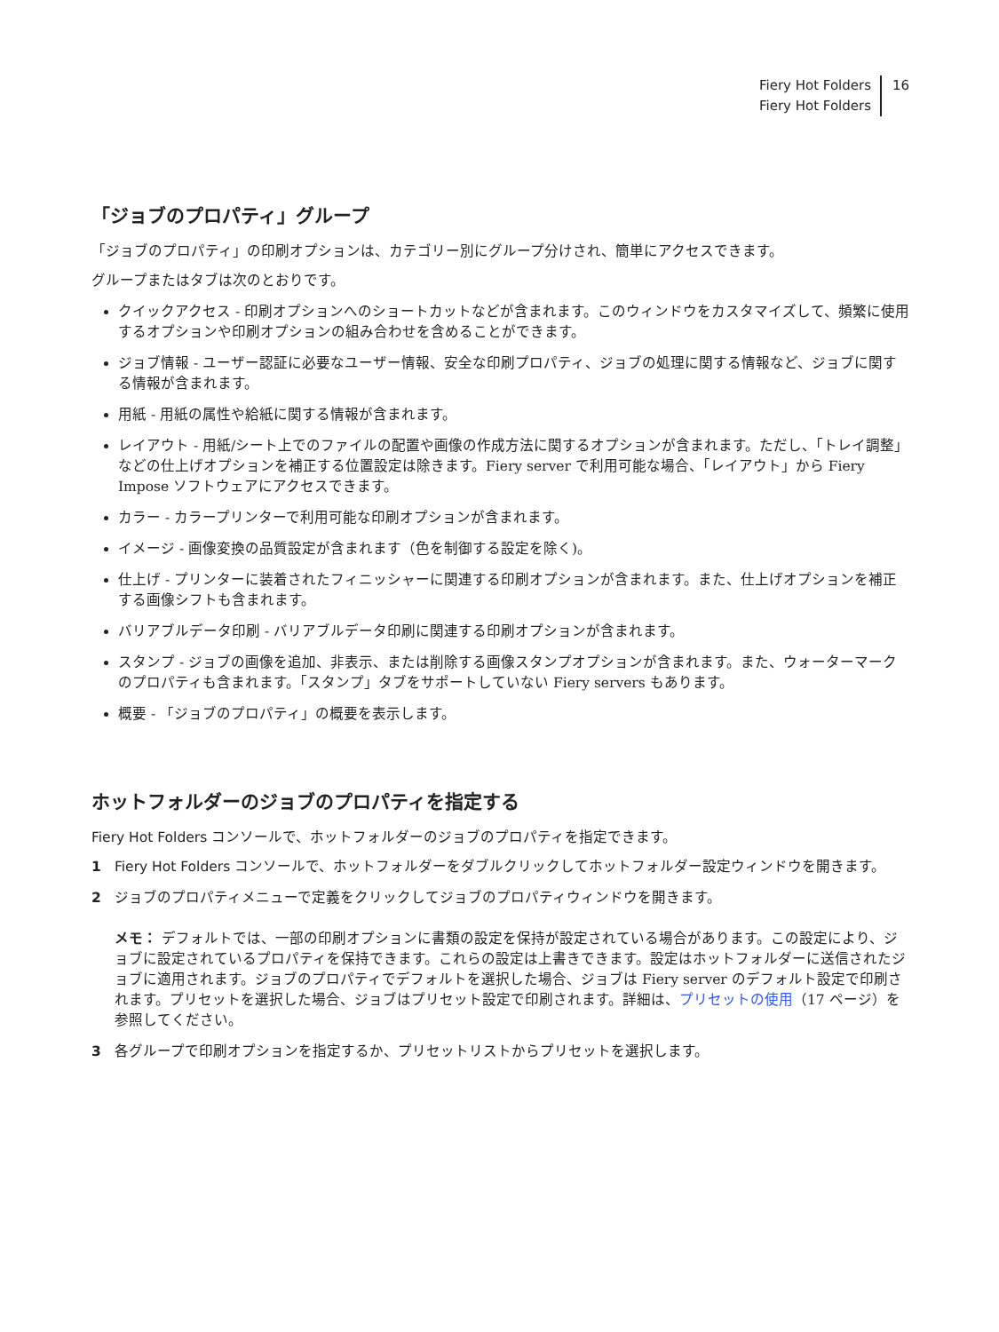Fiery Hot Folders
Fiery Hot Folders
16
「ジョブのプロパティ」グループ
「ジョブのプロパティ」の印刷オプションは、カテゴリー別にグループ分けされ、簡単にアクセスできます。
グループまたはタブは次のとおりです。
クイックアクセス - 印刷オプションへのショートカットなどが含まれます。このウィンドウをカスタマイズして、頻繁に使用するオプションや印刷オプションの組み合わせを含めることができます。
ジョブ情報 - ユーザー認証に必要なユーザー情報、安全な印刷プロパティ、ジョブの処理に関する情報など、ジョブに関する情報が含まれます。
用紙 - 用紙の属性や給紙に関する情報が含まれます。
レイアウト - 用紙/シート上でのファイルの配置や画像の作成方法に関するオプションが含まれます。ただし、「トレイ調整」などの仕上げオプションを補正する位置設定は除きます。Fiery server で利用可能な場合、「レイアウト」から Fiery Impose ソフトウェアにアクセスできます。
カラー - カラープリンターで利用可能な印刷オプションが含まれます。
イメージ - 画像変換の品質設定が含まれます（色を制御する設定を除く)。
仕上げ - プリンターに装着されたフィニッシャーに関連する印刷オプションが含まれます。また、仕上げオプションを補正する画像シフトも含まれます。
バリアブルデータ印刷 - バリアブルデータ印刷に関連する印刷オプションが含まれます。
スタンプ - ジョブの画像を追加、非表示、または削除する画像スタンプオプションが含まれます。また、ウォーターマークのプロパティも含まれます。「スタンプ」タブをサポートしていない Fiery servers もあります。
概要 - 「ジョブのプロパティ」の概要を表示します。
ホットフォルダーのジョブのプロパティを指定する
Fiery Hot Folders コンソールで、ホットフォルダーのジョブのプロパティを指定できます。
1 Fiery Hot Folders コンソールで、ホットフォルダーをダブルクリックしてホットフォルダー設定ウィンドウを開きます。
2 ジョブのプロパティメニューで定義をクリックしてジョブのプロパティウィンドウを開きます。
メモ： デフォルトでは、一部の印刷オプションに書類の設定を保持が設定されている場合があります。この設定により、ジョブに設定されているプロパティを保持できます。これらの設定は上書きできます。設定はホットフォルダーに送信されたジョブに適用されます。ジョブのプロパティでデフォルトを選択した場合、ジョブは Fiery server のデフォルト設定で印刷されます。プリセットを選択した場合、ジョブはプリセット設定で印刷されます。詳細は、プリセットの使用（17 ページ）を参照してください。
3 各グループで印刷オプションを指定するか、プリセットリストからプリセットを選択します。